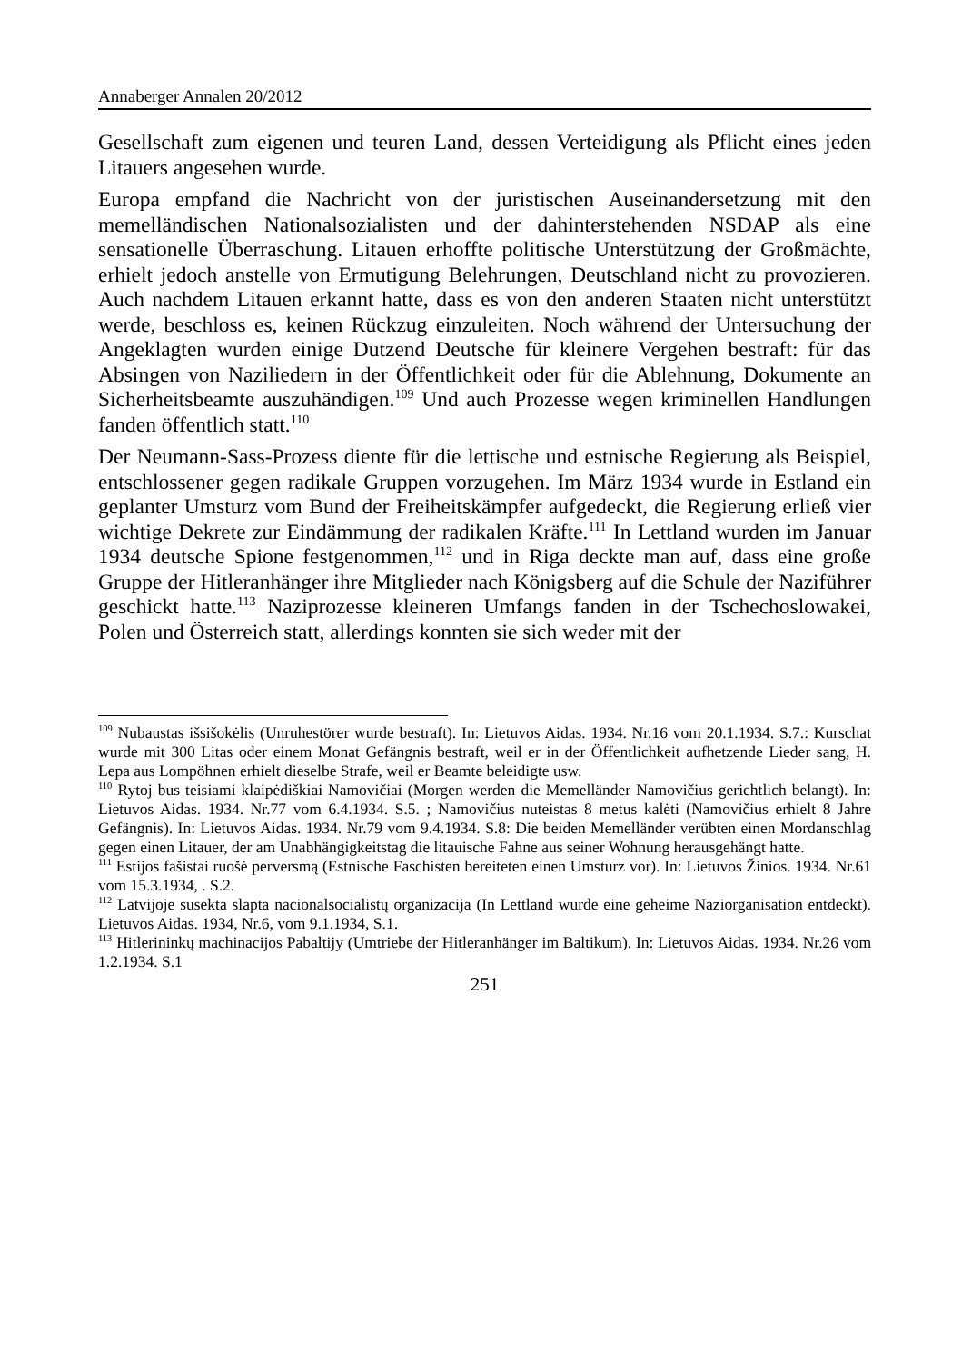Annaberger Annalen 20/2012
Gesellschaft zum eigenen und teuren Land, dessen Verteidigung als Pflicht eines jeden Litauers angesehen wurde.
Europa empfand die Nachricht von der juristischen Auseinandersetzung mit den memelländischen Nationalsozialisten und der dahinterstehenden NSDAP als eine sensationelle Überraschung. Litauen erhoffte politische Unterstützung der Großmächte, erhielt jedoch anstelle von Ermutigung Belehrungen, Deutschland nicht zu provozieren. Auch nachdem Litauen erkannt hatte, dass es von den anderen Staaten nicht unterstützt werde, beschloss es, keinen Rückzug einzuleiten. Noch während der Untersuchung der Angeklagten wurden einige Dutzend Deutsche für kleinere Vergehen bestraft: für das Absingen von Naziliedern in der Öffentlichkeit oder für die Ablehnung, Dokumente an Sicherheitsbeamte auszuhändigen.<sup>109</sup> Und auch Prozesse wegen kriminellen Handlungen fanden öffentlich statt.<sup>110</sup>
Der Neumann-Sass-Prozess diente für die lettische und estnische Regierung als Beispiel, entschlossener gegen radikale Gruppen vorzugehen. Im März 1934 wurde in Estland ein geplanter Umsturz vom Bund der Freiheitskämpfer aufgedeckt, die Regierung erließ vier wichtige Dekrete zur Eindämmung der radikalen Kräfte.<sup>111</sup> In Lettland wurden im Januar 1934 deutsche Spione festgenommen,<sup>112</sup> und in Riga deckte man auf, dass eine große Gruppe der Hitleranhänger ihre Mitglieder nach Königsberg auf die Schule der Naziführer geschickt hatte.<sup>113</sup> Naziprozesse kleineren Umfangs fanden in der Tschechoslowakei, Polen und Österreich statt, allerdings konnten sie sich weder mit der
<sup>109</sup> Nubaustas išsišokėlis (Unruhestörer wurde bestraft). In: Lietuvos Aidas. 1934. Nr.16 vom 20.1.1934. S.7.: Kurschat wurde mit 300 Litas oder einem Monat Gefängnis bestraft, weil er in der Öffentlichkeit aufhetzende Lieder sang, H. Lepa aus Lompöhnen erhielt dieselbe Strafe, weil er Beamte beleidigte usw.
<sup>110</sup> Rytoj bus teisiami klaipėdiškiai Namovičiai (Morgen werden die Memelländer Namovičius gerichtlich belangt). In: Lietuvos Aidas. 1934. Nr.77 vom 6.4.1934. S.5. ; Namovičius nuteistas 8 metus kalėti (Namovičius erhielt 8 Jahre Gefängnis). In: Lietuvos Aidas. 1934. Nr.79 vom 9.4.1934. S.8: Die beiden Memelländer verübten einen Mordanschlag gegen einen Litauer, der am Unabhängigkeitstag die litauische Fahne aus seiner Wohnung herausgehängt hatte.
<sup>111</sup> Estijos fašistai ruošė perversmą (Estnische Faschisten bereiteten einen Umsturz vor). In: Lietuvos Žinios. 1934. Nr.61 vom 15.3.1934, . S.2.
<sup>112</sup> Latvijoje susekta slapta nacionalsocialistų organizacija (In Lettland wurde eine geheime Naziorganisation entdeckt). Lietuvos Aidas. 1934, Nr.6, vom 9.1.1934, S.1.
<sup>113</sup> Hitlerininkų machinacijos Pabaltijy (Umtriebe der Hitleranhänger im Baltikum). In: Lietuvos Aidas. 1934. Nr.26 vom 1.2.1934. S.1
251